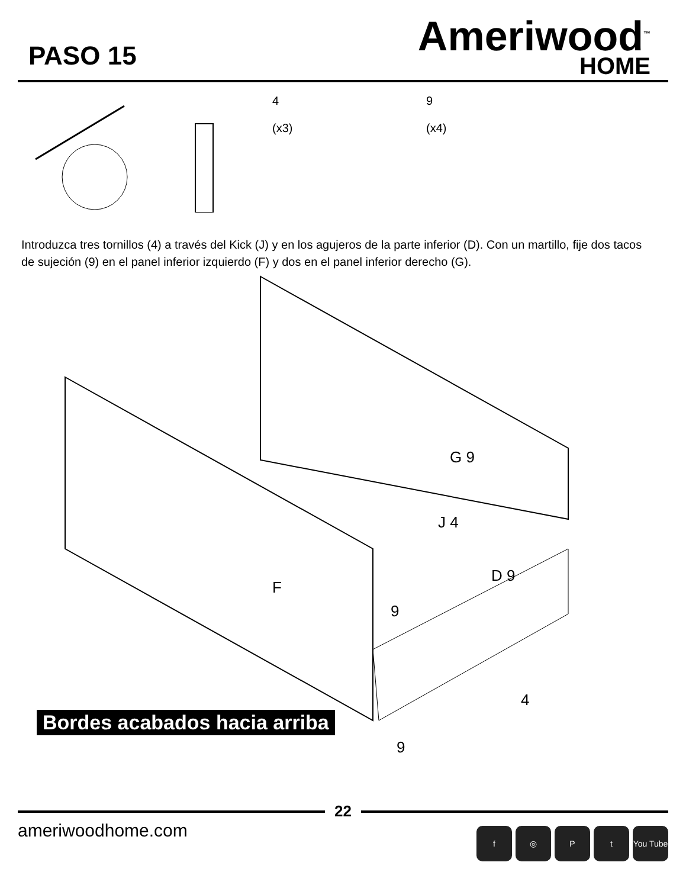PASO 15
Ameriwood<sup>™</sup>
HOME
4
(x3)
9
(x4)
Introduzca tres tornillos (4) a través del Kick (J) y en los agujeros de la parte inferior (D). Con un martillo, fije dos tacos de sujeción (9) en el panel inferior izquierdo (F) y dos en el panel inferior derecho (G).
G 9
J 4
F
D 9
9
4
9
Bordes acabados hacia arriba
22
ameriwoodhome.com
f ◎ P t You Tube